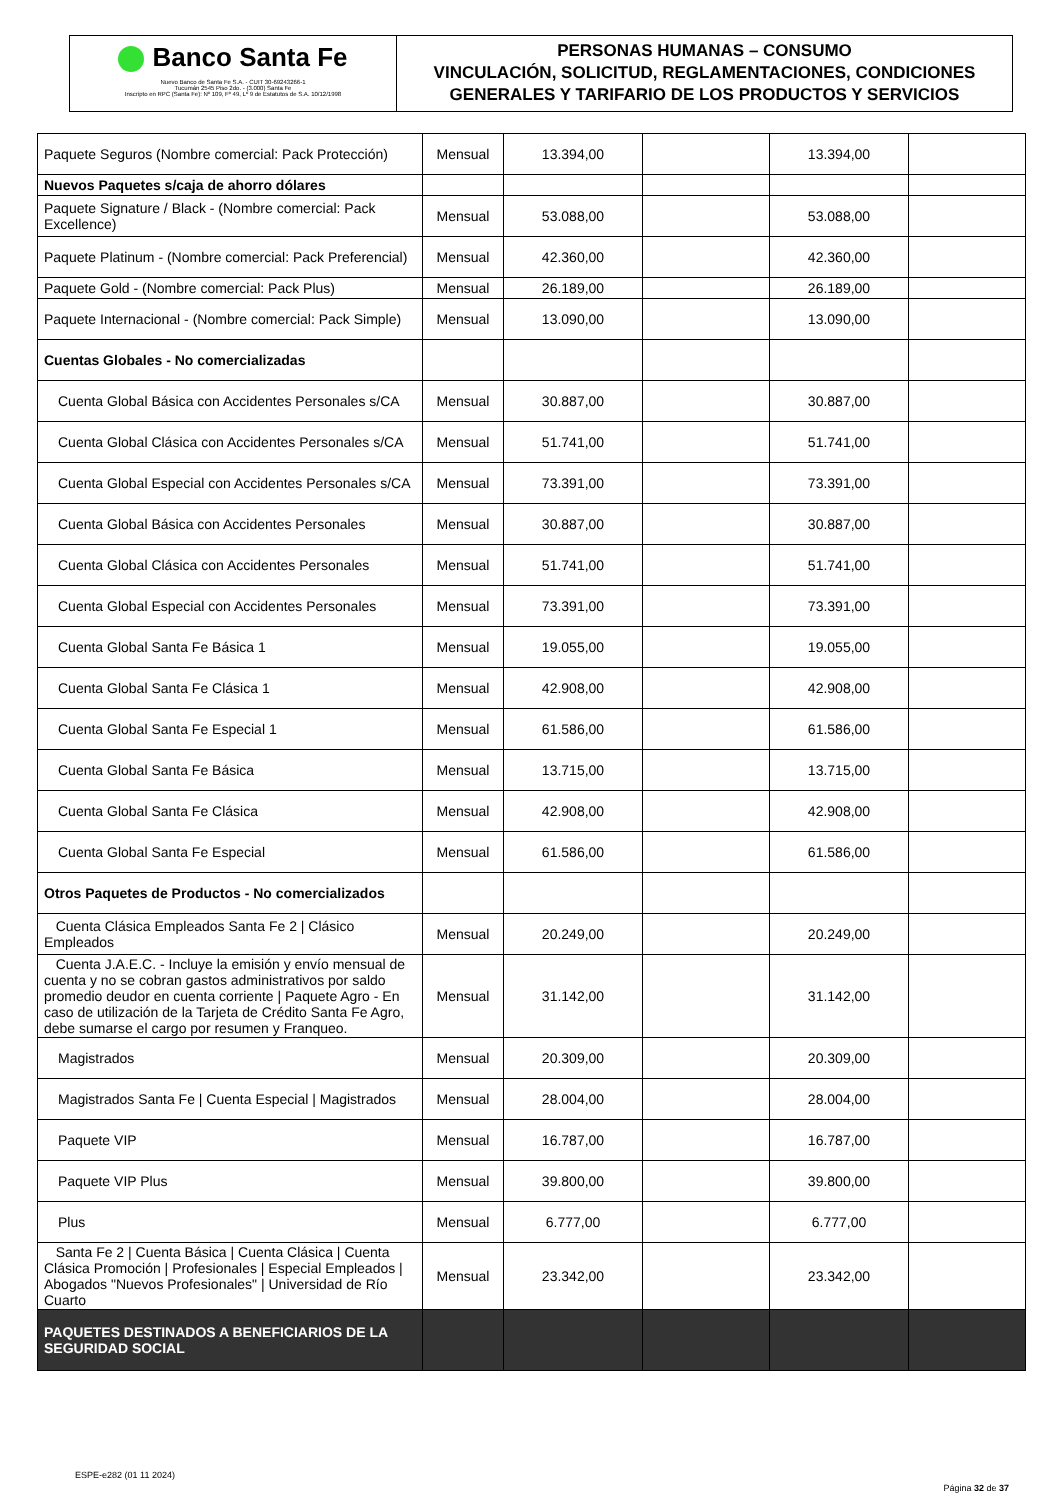Banco Santa Fe
Nuevo Banco de Santa Fe S.A. - CUIT 30-69243266-1
Tucumán 2545 Piso 2do. - (3.000) Santa Fe
Inscripto en RPC (Santa Fe): Nº 109, Fº 49, Lº 9 de Estatutos de S.A. 10/12/1998
PERSONAS HUMANAS – CONSUMO
VINCULACIÓN, SOLICITUD, REGLAMENTACIONES, CONDICIONES GENERALES Y TARIFARIO DE LOS PRODUCTOS Y SERVICIOS
| Paquete Seguros (Nombre comercial: Pack Protección) | Mensual | 13.394,00 | | 13.394,00 | |
| Nuevos Paquetes s/caja de ahorro dólares | | | | | |
| Paquete Signature / Black - (Nombre comercial: Pack Excellence) | Mensual | 53.088,00 | | 53.088,00 | |
| Paquete Platinum - (Nombre comercial: Pack Preferencial) | Mensual | 42.360,00 | | 42.360,00 | |
| Paquete Gold - (Nombre comercial: Pack Plus) | Mensual | 26.189,00 | | 26.189,00 | |
| Paquete Internacional - (Nombre comercial: Pack Simple) | Mensual | 13.090,00 | | 13.090,00 | |
| Cuentas Globales - No comercializadas | | | | | |
| Cuenta Global Básica con Accidentes Personales s/CA | Mensual | 30.887,00 | | 30.887,00 | |
| Cuenta Global Clásica con Accidentes Personales s/CA | Mensual | 51.741,00 | | 51.741,00 | |
| Cuenta Global Especial con Accidentes Personales s/CA | Mensual | 73.391,00 | | 73.391,00 | |
| Cuenta Global Básica con Accidentes Personales | Mensual | 30.887,00 | | 30.887,00 | |
| Cuenta Global Clásica con Accidentes Personales | Mensual | 51.741,00 | | 51.741,00 | |
| Cuenta Global Especial con Accidentes Personales | Mensual | 73.391,00 | | 73.391,00 | |
| Cuenta Global Santa Fe Básica 1 | Mensual | 19.055,00 | | 19.055,00 | |
| Cuenta Global Santa Fe Clásica 1 | Mensual | 42.908,00 | | 42.908,00 | |
| Cuenta Global Santa Fe Especial 1 | Mensual | 61.586,00 | | 61.586,00 | |
| Cuenta Global Santa Fe Básica | Mensual | 13.715,00 | | 13.715,00 | |
| Cuenta Global Santa Fe Clásica | Mensual | 42.908,00 | | 42.908,00 | |
| Cuenta Global Santa Fe Especial | Mensual | 61.586,00 | | 61.586,00 | |
| Otros Paquetes de Productos - No comercializados | | | | | |
| Cuenta Clásica Empleados Santa Fe 2 / Clásico Empleados | Mensual | 20.249,00 | | 20.249,00 | |
| Cuenta J.A.E.C. - Incluye la emisión y envío mensual de cuenta y no se cobran gastos administrativos por saldo promedio deudor en cuenta corriente / Paquete Agro - En caso de utilización de la Tarjeta de Crédito Santa Fe Agro, debe sumarse el cargo por resumen y Franqueo. | Mensual | 31.142,00 | | 31.142,00 | |
| Magistrados | Mensual | 20.309,00 | | 20.309,00 | |
| Magistrados Santa Fe / Cuenta Especial / Magistrados | Mensual | 28.004,00 | | 28.004,00 | |
| Paquete VIP | Mensual | 16.787,00 | | 16.787,00 | |
| Paquete VIP Plus | Mensual | 39.800,00 | | 39.800,00 | |
| Plus | Mensual | 6.777,00 | | 6.777,00 | |
| Santa Fe 2 / Cuenta Básica / Cuenta Clásica / Cuenta Clásica Promoción / Profesionales / Especial Empleados / Abogados "Nuevos Profesionales" / Universidad de Río Cuarto | Mensual | 23.342,00 | | 23.342,00 | |
| PAQUETES DESTINADOS A BENEFICIARIOS DE LA SEGURIDAD SOCIAL | | | | | |
ESPE-e282 (01 11 2024)
Página 32 de 37